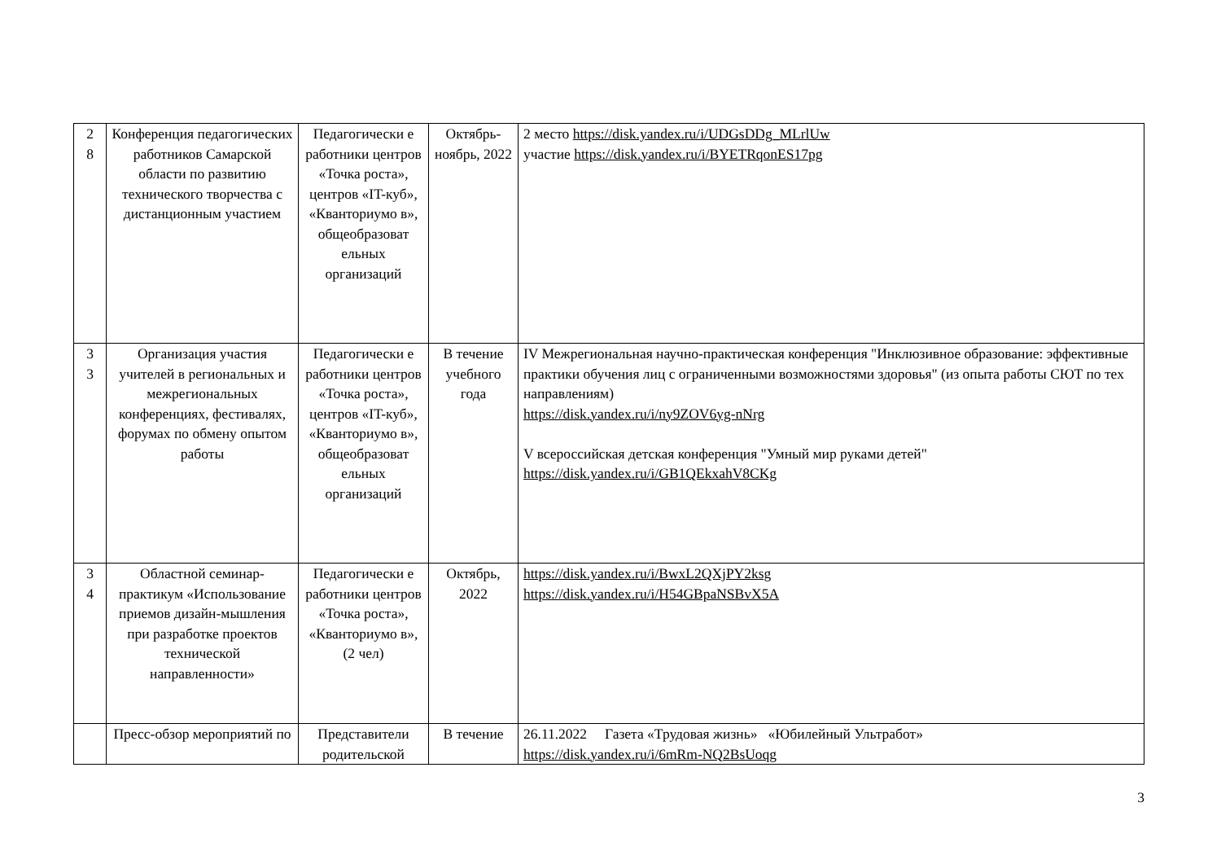| 2 8 | Конференция педагогических работников Самарской области по развитию технического творчества с дистанционным участием | Педагогически е работники центров «Точка роста», центров «IT-куб», «Кванториумо в», общеобразоват ельных организаций | Октябрь-ноябрь, 2022 | 2 место https://disk.yandex.ru/i/UDGsDDg_MLrlUw участие https://disk.yandex.ru/i/BYETRqonES17pg |
| 3 3 | Организация участия учителей в региональных и межрегиональных конференциях, фестивалях, форумах по обмену опытом работы | Педагогически е работники центров «Точка роста», центров «IT-куб», «Кванториумо в», общеобразоват ельных организаций | В течение учебного года | IV Межрегиональная научно-практическая конференция "Инклюзивное образование: эффективные практики обучения лиц с ограниченными возможностями здоровья" (из опыта работы СЮТ по тех направлениям) https://disk.yandex.ru/i/ny9ZOV6yg-nNrg V всероссийская детская конференция "Умный мир руками детей" https://disk.yandex.ru/i/GB1QEkxahV8CKg |
| 3 4 | Областной семинар-практикум «Использование приемов дизайн-мышления при разработке проектов технической направленности» | Педагогически е работники центров «Точка роста», «Кванториумо в», (2 чел) | Октябрь, 2022 | https://disk.yandex.ru/i/BwxL2QXjPY2ksg https://disk.yandex.ru/i/H54GBpaNSBvX5A |
| | Пресс-обзор мероприятий по | Представители родительской | В течение | 26.11.2022 Газета «Трудовая жизнь» «Юбилейный Ультработ» https://disk.yandex.ru/i/6mRm-NQ2BsUoqg |
3